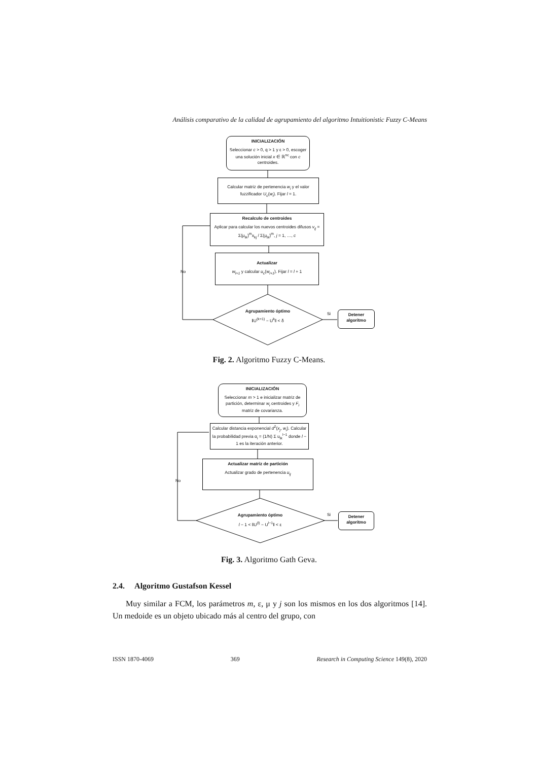Análisis comparativo de la calidad de agrupamiento del algoritmo Intuitionistic Fuzzy C-Means
No
Si
No
Si
INICIALIZACIÓN
Seleccionar c > 0, q > 1 y ε > 0, escoger una solución inicial x ∈ ℝ<sup>nc</sup> con c centroides.
Calcular matriz de pertenencia w<sub>i</sub> y el valor fuzzificador U<sub>c</sub>(w<sub>i</sub>). Fijar l = 1.
Recalculo de centroides
Aplicar para calcular los nuevos centroides difusos v<sub>ij</sub> = Σ(μ<sub>ik</sub>)<sup>m</sup>x<sub>kj</sub> / Σ(μ<sub>ik</sub>)<sup>m</sup>, j = 1, …, c
Actualizar
w<sub>l+1</sub> y calcular u<sub>c</sub>(w<sub>l+1</sub>). Fijar l = l + 1
Agrupamiento óptimo
‖U<sup>(k+1)</sup> − U<sup>k</sup>‖ < δ
Detener algoritmo
Fig. 2. Algoritmo Fuzzy C-Means.
INICIALIZACIÓN
Seleccionar m > 1 e inicializar matriz de partición, determinar w<sub>i</sub> centroides y F<sub>i</sub> matriz de covarianza.
Calcular distancia exponencial d<sup>2</sup>(x<sub>j</sub>, w<sub>i</sub>). Calcular la probabilidad previa α<sub>i</sub> = (1/N) Σ u<sub>ik</sub><sup>l−1</sup> donde l − 1 es la iteración anterior.
Actualizar matriz de partición
Actualizar grado de pertenencia u<sub>ij</sub>
Agrupamiento óptimo
l − 1 < ‖U<sup>(l)</sup> − U<sup>l−1</sup>‖ < ε
Detener algoritmo
Fig. 3. Algoritmo Gath Geva.
2.4. Algoritmo Gustafson Kessel
Muy similar a FCM, los parámetros m, ε, μ y j son los mismos en los dos algoritmos [14]. Un medoide es un objeto ubicado más al centro del grupo, con
ISSN 1870-4069 369 Research in Computing Science 149(8), 2020